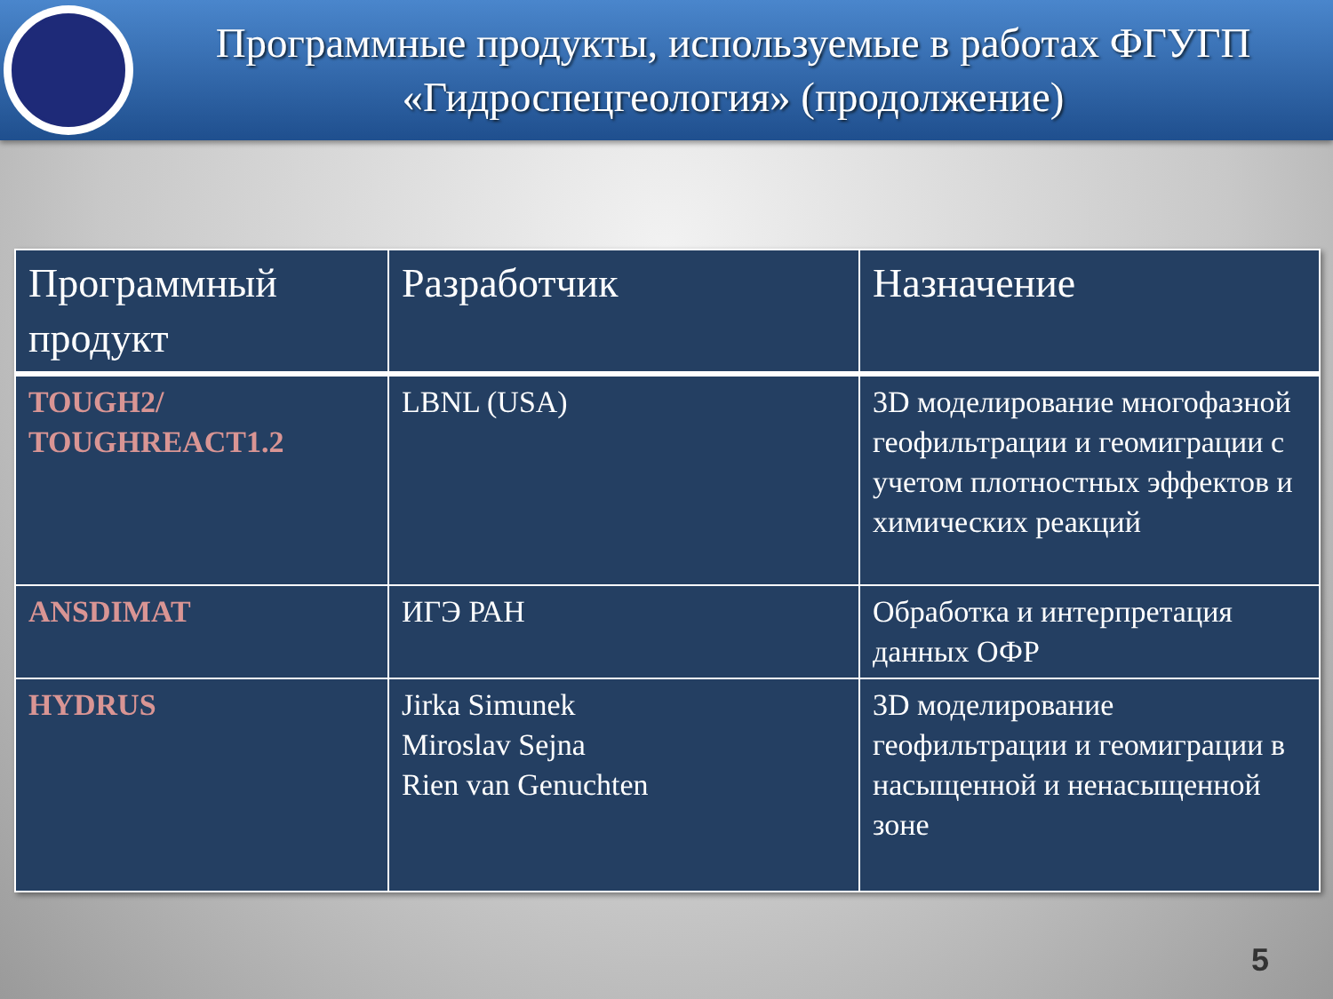Программные продукты, используемые в работах ФГУГП «Гидроспецгеология» (продолжение)
| Программный продукт | Разработчик | Назначение |
| --- | --- | --- |
| TOUGH2/ TOUGHREACT1.2 | LBNL (USA) | 3D моделирование многофазной геофильтрации и геомиграции с учетом плотностных эффектов и химических реакций |
| ANSDIMAT | ИГЭ РАН | Обработка и интерпретация данных ОФР |
| HYDRUS | Jirka Simunek Miroslav Sejna Rien van Genuchten | 3D моделирование геофильтрации и геомиграции в насыщенной и ненасыщенной зоне |
5